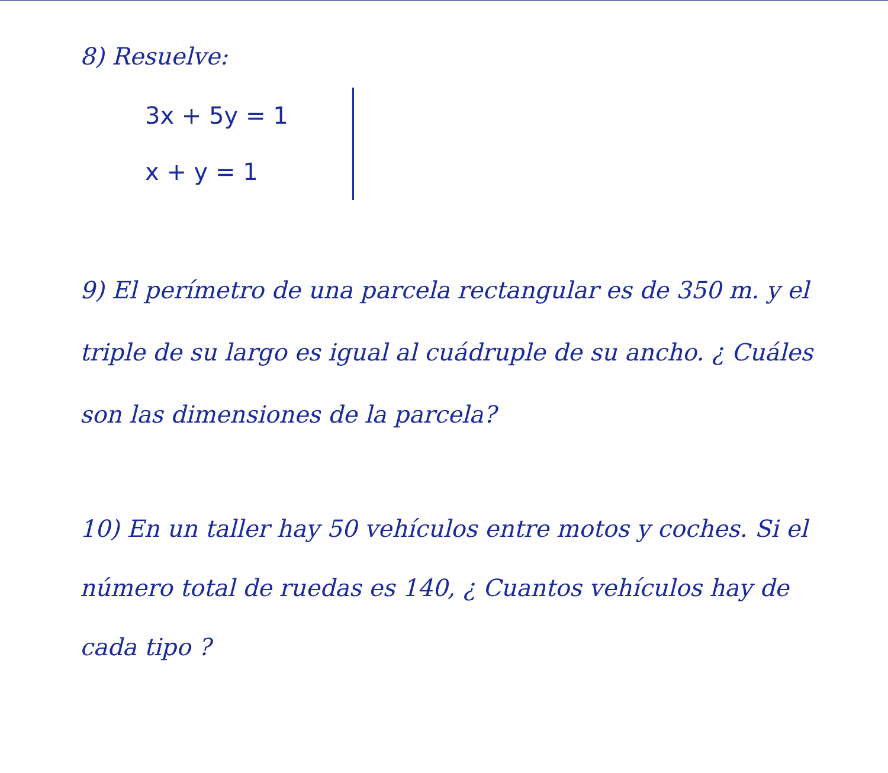8) Resuelve:
3x + 5y = 1
x + y = 1
9) El perímetro de una parcela rectangular es de 350 m. y el triple de su largo es igual al cuádruple de su ancho. ¿ Cuáles son las dimensiones de la parcela?
10) En un taller hay 50 vehículos entre motos y coches. Si el número total de ruedas es 140, ¿ Cuantos vehículos hay de cada tipo ?